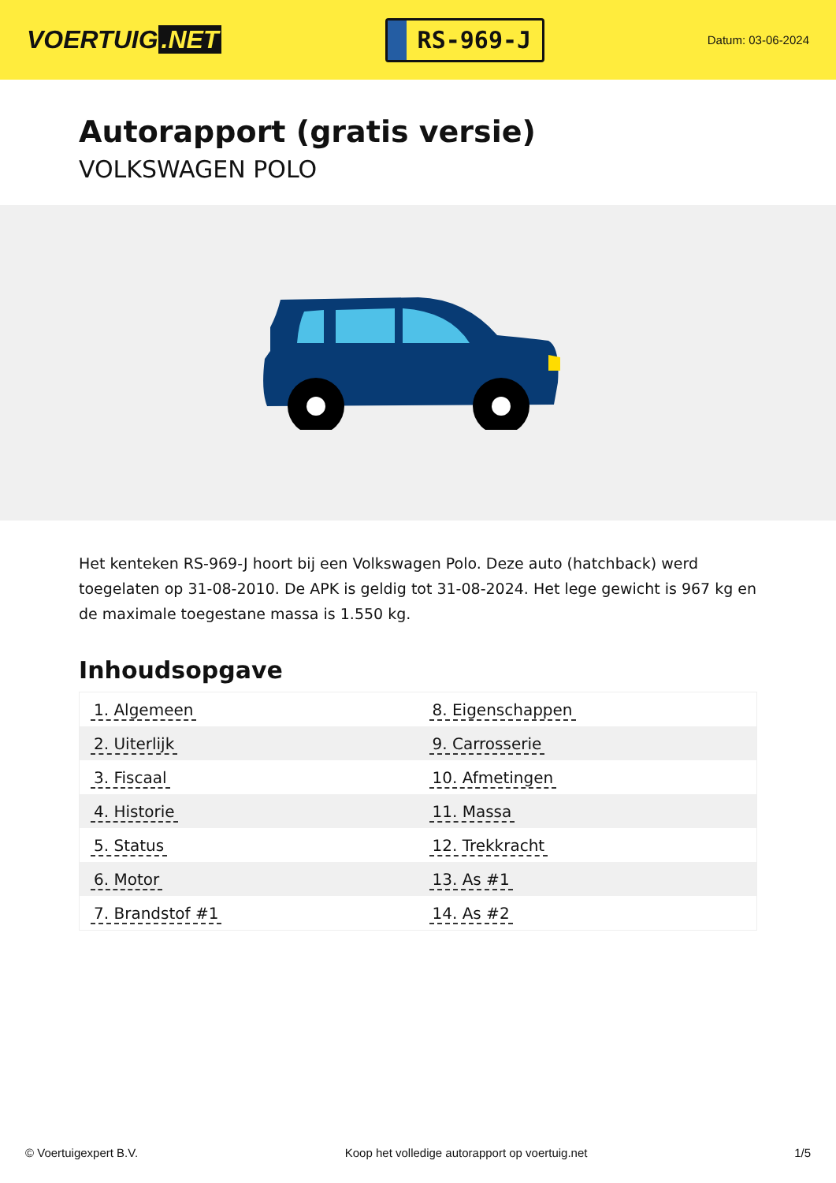VOERTUIG.NET
RS-969-J
Datum: 03-06-2024
Autorapport (gratis versie)
VOLKSWAGEN POLO
Het kenteken RS-969-J hoort bij een Volkswagen Polo. Deze auto (hatchback) werd toegelaten op 31-08-2010. De APK is geldig tot 31-08-2024. Het lege gewicht is 967 kg en de maximale toegestane massa is 1.550 kg.
Inhoudsopgave
| 1. Algemeen | 8. Eigenschappen |
| 2. Uiterlijk | 9. Carrosserie |
| 3. Fiscaal | 10. Afmetingen |
| 4. Historie | 11. Massa |
| 5. Status | 12. Trekkracht |
| 6. Motor | 13. As #1 |
| 7. Brandstof #1 | 14. As #2 |
© Voertuigexpert B.V. Koop het volledige autorapport op voertuig.net 1/5